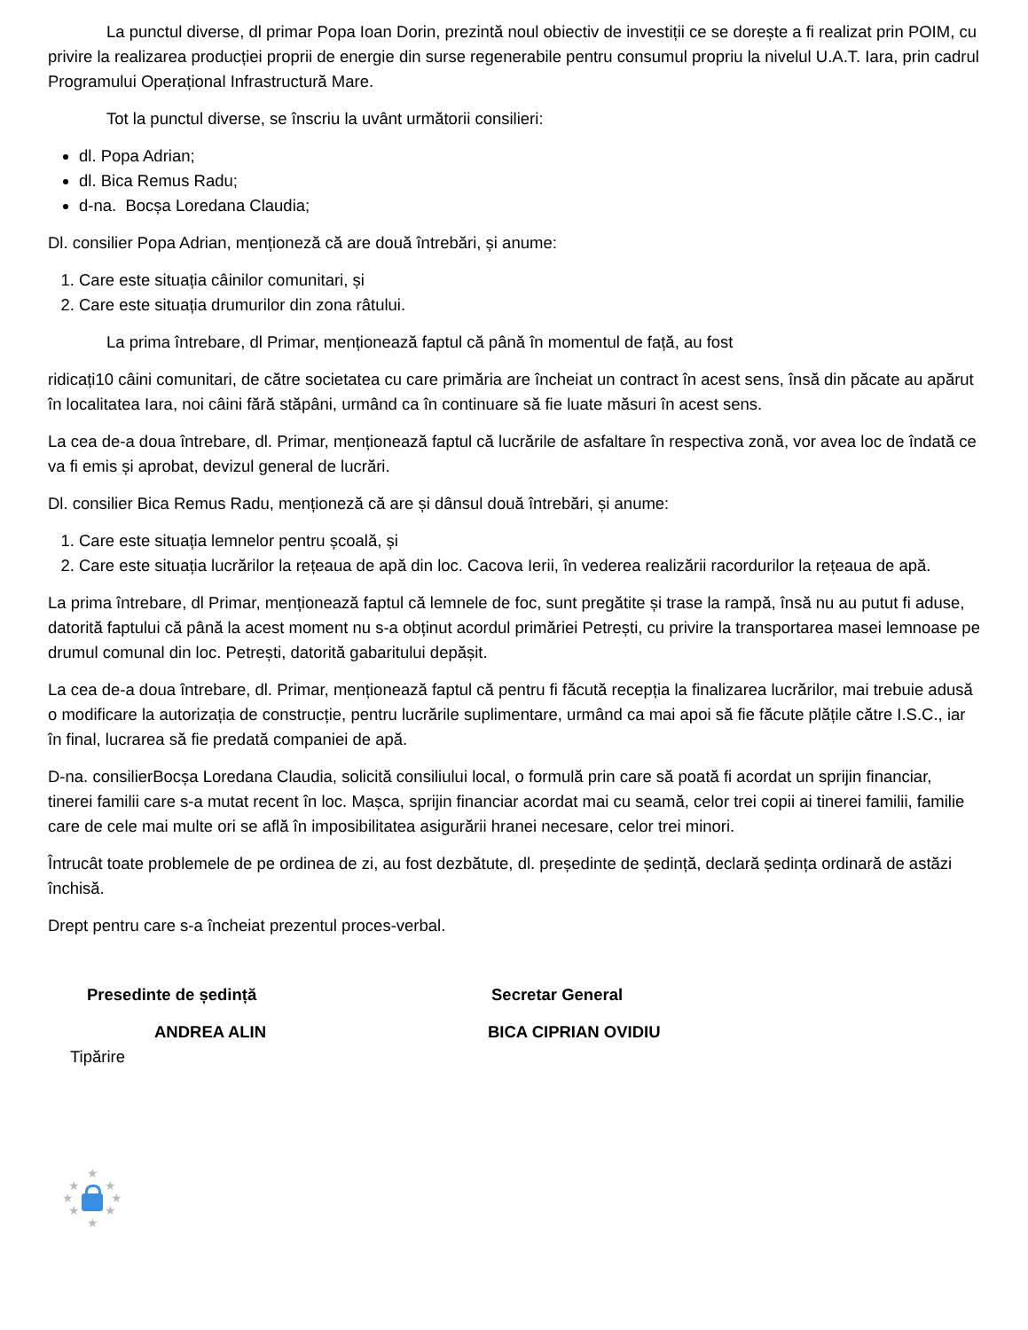La punctul diverse, dl primar Popa Ioan Dorin, prezintă noul obiectiv de investiții ce se dorește a fi realizat prin POIM, cu privire la realizarea producției proprii de energie din surse regenerabile pentru consumul propriu la nivelul U.A.T. Iara, prin cadrul Programului Operațional Infrastructură Mare.
Tot la punctul diverse, se înscriu la uvânt următorii consilieri:
dl. Popa Adrian;
dl. Bica Remus Radu;
d-na. Bocșa Loredana Claudia;
Dl. consilier Popa Adrian, menționeză că are două întrebări, și anume:
1. Care este situația câinilor comunitari, și
2. Care este situația drumurilor din zona râtului.
La prima întrebare, dl Primar, menționează faptul că până în momentul de față, au fost
ridicați10 câini comunitari, de către societatea cu care primăria are încheiat un contract în acest sens, însă din păcate au apărut în localitatea Iara, noi câini fără stăpâni, urmând ca în continuare să fie luate măsuri în acest sens.
La cea de-a doua întrebare, dl. Primar, menționează faptul că lucrările de asfaltare în respectiva zonă, vor avea loc de îndată ce va fi emis și aprobat, devizul general de lucrări.
Dl. consilier Bica Remus Radu, menționeză că are și dânsul două întrebări, și anume:
1. Care este situația lemnelor pentru școală, și
2. Care este situația lucrărilor la rețeaua de apă din loc. Cacova Ierii, în vederea realizării racordurilor la rețeaua de apă.
La prima întrebare, dl Primar, menționează faptul că lemnele de foc, sunt pregătite și trase la rampă, însă nu au putut fi aduse, datorită faptului că până la acest moment nu s-a obținut acordul primăriei Petrești, cu privire la transportarea masei lemnoase pe drumul comunal din loc. Petrești, datorită gabaritului depășit.
La cea de-a doua întrebare, dl. Primar, menționează faptul că pentru fi făcută recepția la finalizarea lucrărilor, mai trebuie adusă o modificare la autorizația de construcție, pentru lucrările suplimentare, urmând ca mai apoi să fie făcute plățile către I.S.C., iar în final, lucrarea să fie predată companiei de apă.
D-na. consilierBocșa Loredana Claudia, solicită consiliului local, o formulă prin care să poată fi acordat un sprijin financiar, tinerei familii care s-a mutat recent în loc. Mașca, sprijin financiar acordat mai cu seamă, celor trei copii ai tinerei familii, familie care de cele mai multe ori se află în imposibilitatea asigurării hranei necesare, celor trei minori.
Întrucât toate problemele de pe ordinea de zi, au fost dezbătute, dl. președinte de ședință, declară ședința ordinară de astăzi închisă.
Drept pentru care s-a încheiat prezentul proces-verbal.
Presedinte de ședință Secretar General
ANDREA ALIN BICA CIPRIAN OVIDIU
Tipărire
★
★ ★
★ ★
★ ★
★